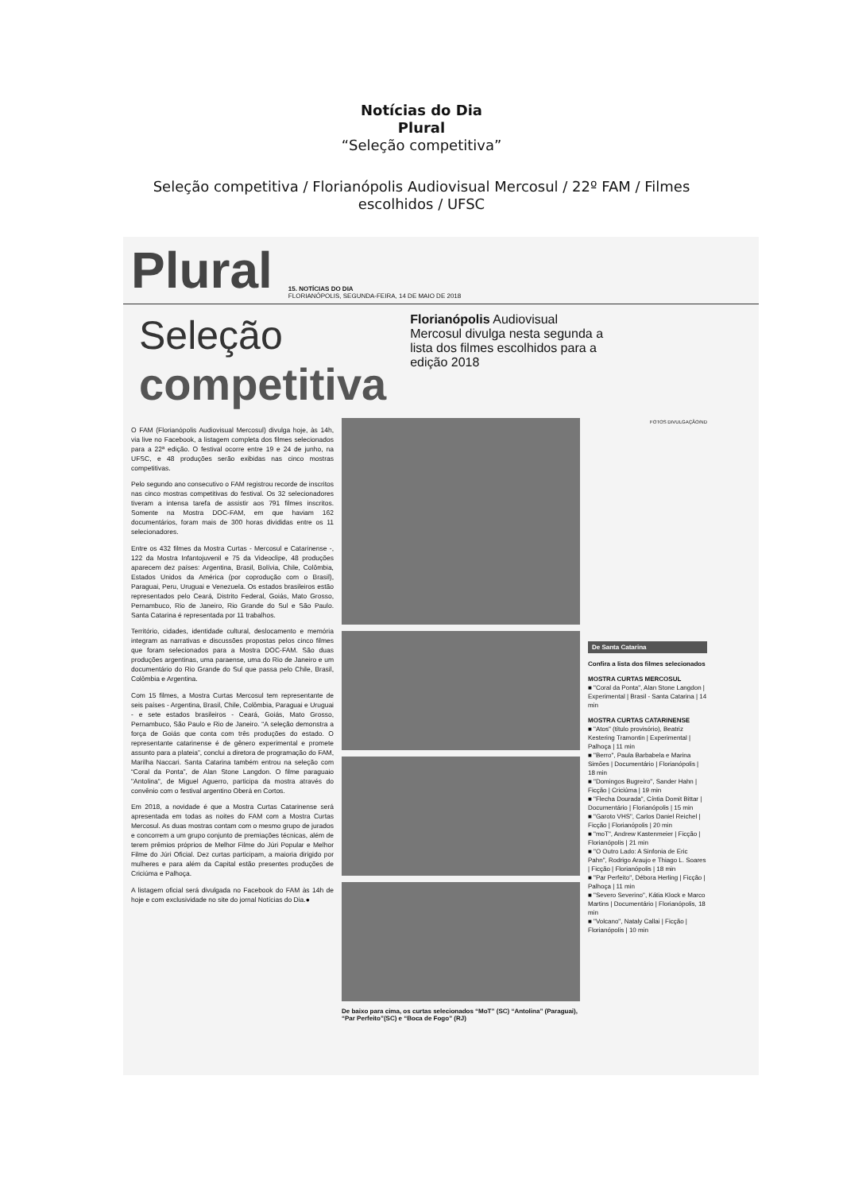Notícias do Dia
Plural
“Seleção competitiva”
Seleção competitiva / Florianópolis Audiovisual Mercosul / 22º FAM / Filmes escolhidos / UFSC
Plural 15. NOTÍCIAS DO DIA
FLORIANÓPOLIS, SEGUNDA-FEIRA, 14 DE MAIO DE 2018
Seleção
competitiva
Florianópolis Audiovisual Mercosul divulga nesta segunda a lista dos filmes escolhidos para a edição 2018
O FAM (Florianópolis Audiovisual Mercosul) divulga hoje, às 14h, via live no Facebook, a listagem completa dos filmes selecionados para a 22ª edição. O festival ocorre entre 19 e 24 de junho, na UFSC, e 48 produções serão exibidas nas cinco mostras competitivas.
Pelo segundo ano consecutivo o FAM registrou recorde de inscritos nas cinco mostras competitivas do festival. Os 32 selecionadores tiveram a intensa tarefa de assistir aos 791 filmes inscritos. Somente na Mostra DOC-FAM, em que haviam 162 documentários, foram mais de 300 horas divididas entre os 11 selecionadores.
Entre os 432 filmes da Mostra Curtas - Mercosul e Catarinense -, 122 da Mostra Infantojuvenil e 75 da Videoclipe, 48 produções aparecem dez países: Argentina, Brasil, Bolívia, Chile, Colômbia, Estados Unidos da América (por coprodução com o Brasil), Paraguai, Peru, Uruguai e Venezuela. Os estados brasileiros estão representados pelo Ceará, Distrito Federal, Goiás, Mato Grosso, Pernambuco, Rio de Janeiro, Rio Grande do Sul e São Paulo. Santa Catarina é representada por 11 trabalhos.
Território, cidades, identidade cultural, deslocamento e memória integram as narrativas e discussões propostas pelos cinco filmes que foram selecionados para a Mostra DOC-FAM. São duas produções argentinas, uma paraense, uma do Rio de Janeiro e um documentário do Rio Grande do Sul que passa pelo Chile, Brasil, Colômbia e Argentina.
Com 15 filmes, a Mostra Curtas Mercosul tem representante de seis países - Argentina, Brasil, Chile, Colômbia, Paraguai e Uruguai - e sete estados brasileiros - Ceará, Goiás, Mato Grosso, Pernambuco, São Paulo e Rio de Janeiro. “A seleção demonstra a força de Goiás que conta com três produções do estado. O representante catarinense é de gênero experimental e promete assunto para a plateia”, conclui a diretora de programação do FAM, Marilha Naccari. Santa Catarina também entrou na seleção com “Coral da Ponta”, de Alan Stone Langdon. O filme paraguaio "Antolina", de Miguel Aguerro, participa da mostra através do convênio com o festival argentino Oberá en Cortos.
Em 2018, a novidade é que a Mostra Curtas Catarinense será apresentada em todas as noites do FAM com a Mostra Curtas Mercosul. As duas mostras contam com o mesmo grupo de jurados e concorrem a um grupo conjunto de premiações técnicas, além de terem prêmios próprios de Melhor Filme do Júri Popular e Melhor Filme do Júri Oficial. Dez curtas participam, a maioria dirigido por mulheres e para além da Capital estão presentes produções de Criciúma e Palhoça.
A listagem oficial será divulgada no Facebook do FAM às 14h de hoje e com exclusividade no site do jornal Notícias do Dia.●
De baixo para cima, os curtas selecionados “MoT” (SC) “Antolina” (Paraguai), “Par Perfeito”(SC) e “Boca de Fogo” (RJ)
FOTOS DIVULGAÇÃO/ND
De Santa Catarina
Confira a lista dos filmes selecionados
MOSTRA CURTAS MERCOSUL
■ "Coral da Ponta", Alan Stone Langdon | Experimental | Brasil - Santa Catarina | 14 min
MOSTRA CURTAS CATARINENSE
■ "Atos" (título provisório), Beatriz Kestering Tramontin | Experimental | Palhoça | 11 min
■ "Berro", Paula Barbabela e Marina Simões | Documentário | Florianópolis | 18 min
■ "Domingos Bugreiro", Sander Hahn | Ficção | Criciúma | 19 min
■ "Flecha Dourada", Cíntia Domit Bittar | Documentário | Florianópolis | 15 min
■ "Garoto VHS", Carlos Daniel Reichel | Ficção | Florianópolis | 20 min
■ "moT", Andrew Kastenmeier | Ficção | Florianópolis | 21 min
■ "O Outro Lado: A Sinfonia de Eric Pahn", Rodrigo Araujo e Thiago L. Soares | Ficção | Florianópolis | 18 min
■ "Par Perfeito", Débora Herling | Ficção | Palhoça | 11 min
■ "Severo Severino", Kátia Klock e Marco Martins | Documentário | Florianópolis, 18 min
■ "Volcano", Nataly Callai | Ficção | Florianópolis | 10 min